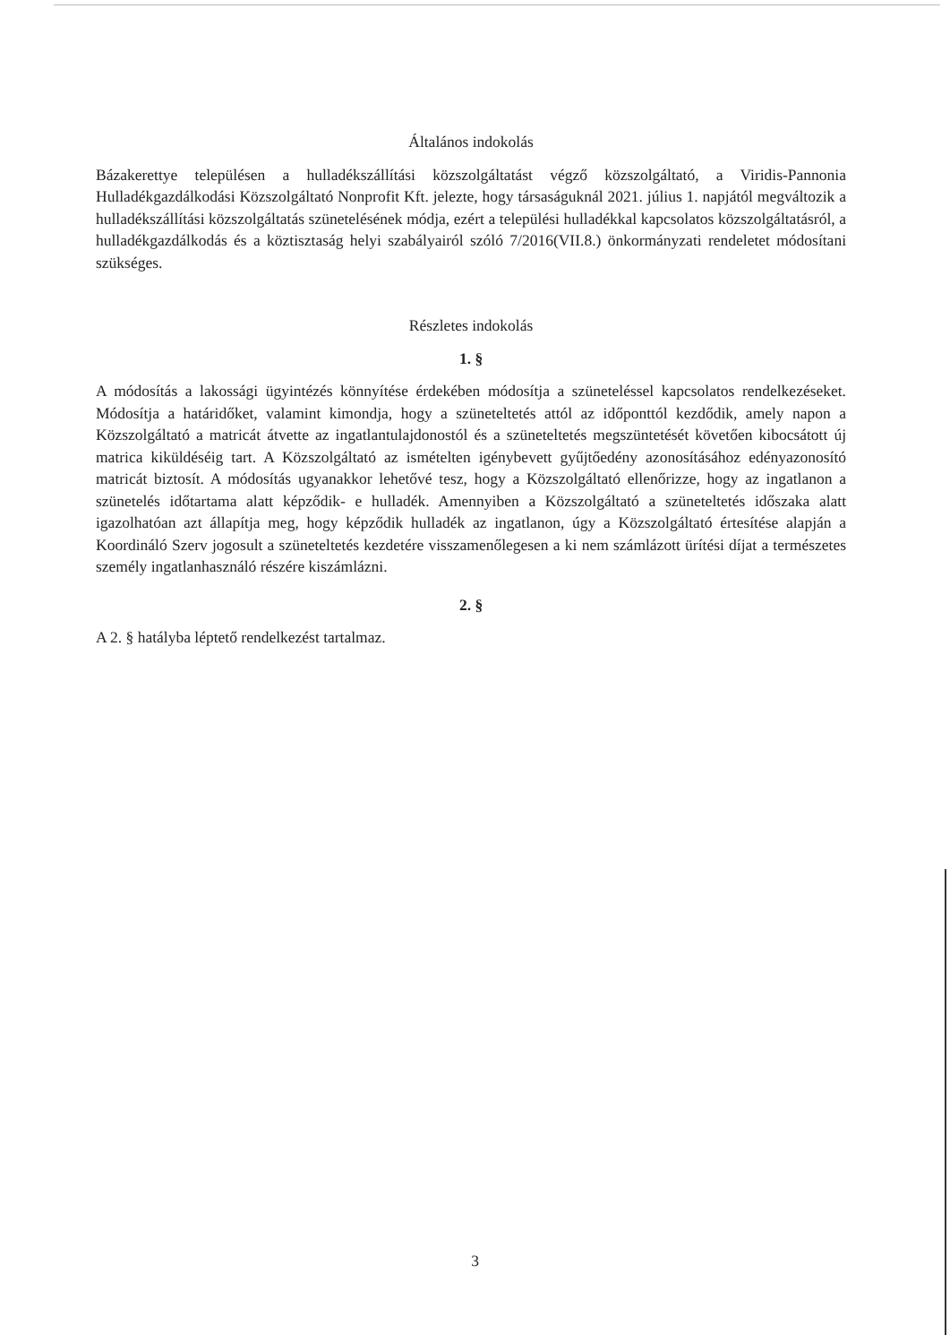Általános indokolás
Bázakerettye településen a hulladékszállítási közszolgáltatást végző közszolgáltató, a Viridis-Pannonia Hulladékgazdálkodási Közszolgáltató Nonprofit Kft. jelezte, hogy társaságuknál 2021. július 1. napjától megváltozik a hulladékszállítási közszolgáltatás szünetelésének módja, ezért a települési hulladékkal kapcsolatos közszolgáltatásról, a hulladékgazdálkodás és a köztisztaság helyi szabályairól szóló 7/2016(VII.8.) önkormányzati rendeletet módosítani szükséges.
Részletes indokolás
1. §
A módosítás a lakossági ügyintézés könnyítése érdekében módosítja a szüneteléssel kapcsolatos rendelkezéseket. Módosítja a határidőket, valamint kimondja, hogy a szüneteltetés attól az időponttól kezdődik, amely napon a Közszolgáltató a matricát átvette az ingatlantulajdonostól és a szüneteltetés megszüntetését követően kibocsátott új matrica kiküldéséig tart. A Közszolgáltató az ismételten igénybevett gyűjtőedény azonosításához edényazonosító matricát biztosít. A módosítás ugyanakkor lehetővé tesz, hogy a Közszolgáltató ellenőrizze, hogy az ingatlanon a szünetelés időtartama alatt képződik- e hulladék. Amennyiben a Közszolgáltató a szüneteltetés időszaka alatt igazolhatóan azt állapítja meg, hogy képződik hulladék az ingatlanon, úgy a Közszolgáltató értesítése alapján a Koordináló Szerv jogosult a szüneteltetés kezdetére visszamenőlegesen a ki nem számlázott ürítési díjat a természetes személy ingatlanhasználó részére kiszámlázni.
2. §
A 2. § hatályba léptető rendelkezést tartalmaz.
3